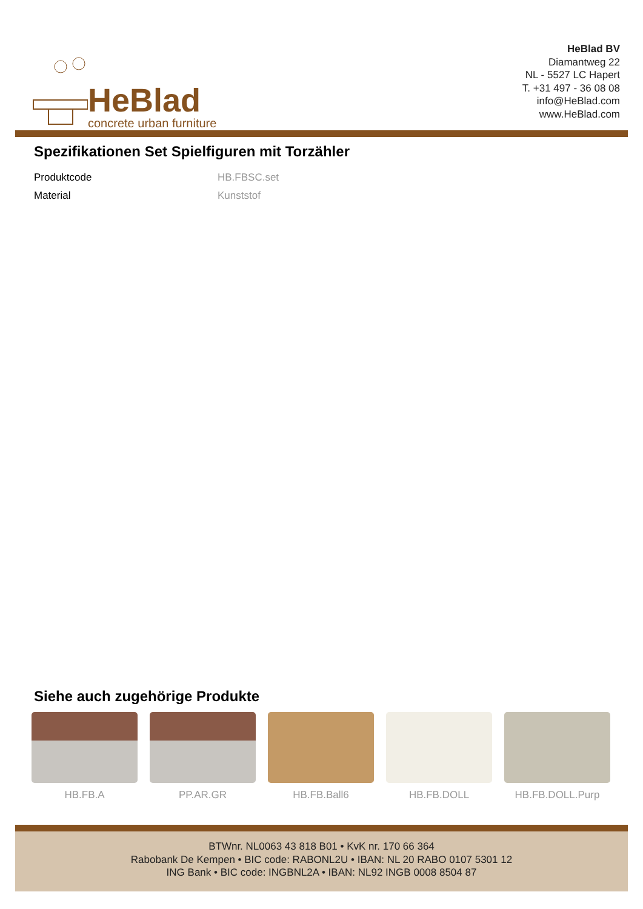HeBlad
concrete urban furniture
HeBlad BV
Diamantweg 22
NL - 5527 LC Hapert
T. +31 497 - 36 08 08
info@HeBlad.com
www.HeBlad.com
Spezifikationen Set Spielfiguren mit Torzähler
| Produktcode | HB.FBSC.set |
| Material | Kunststof |
Siehe auch zugehörige Produkte
HB.FB.A PP.AR.GR HB.FB.Ball6 HB.FB.DOLL HB.FB.DOLL.Purp
BTWnr. NL0063 43 818 B01 • KvK nr. 170 66 364
Rabobank De Kempen • BIC code: RABONL2U • IBAN: NL 20 RABO 0107 5301 12
ING Bank • BIC code: INGBNL2A • IBAN: NL92 INGB 0008 8504 87